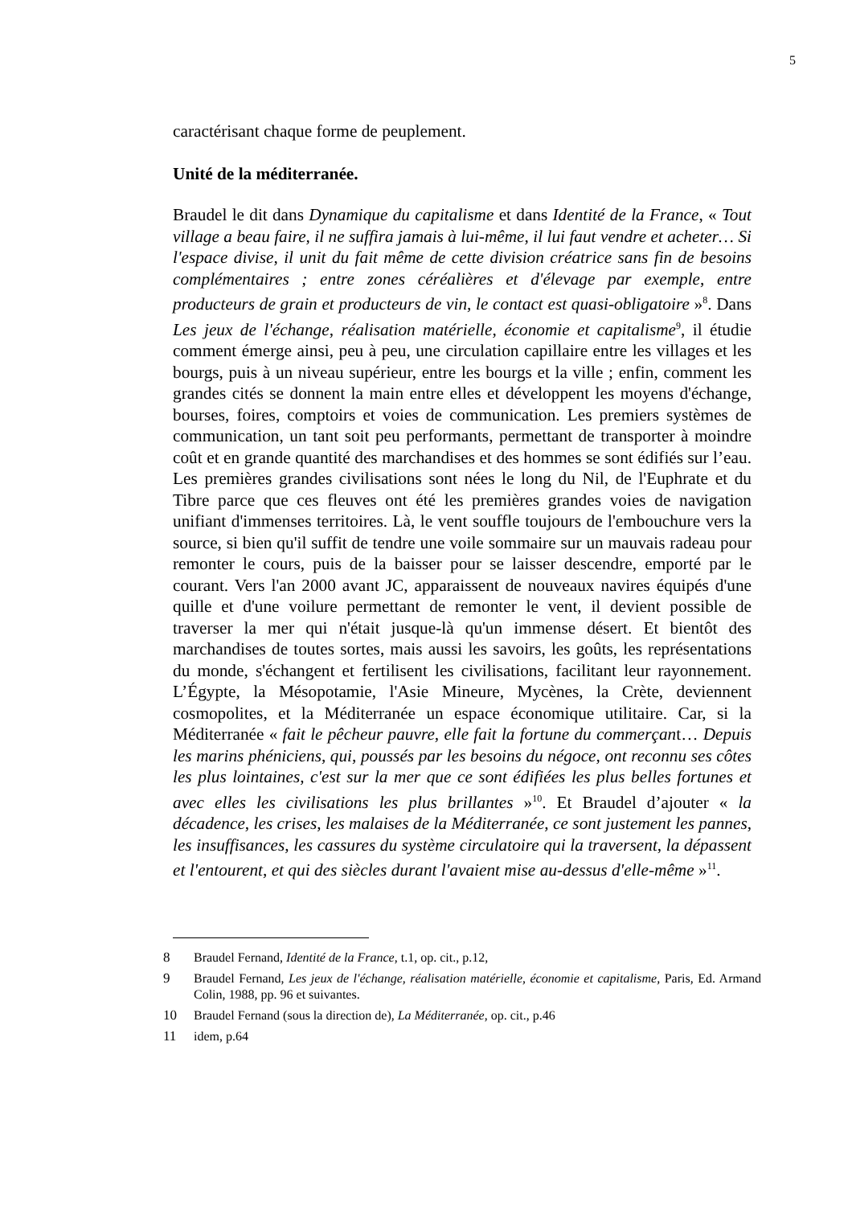5
caractérisant chaque forme de peuplement.
Unité de la méditerranée.
Braudel le dit dans Dynamique du capitalisme et dans Identité de la France, « Tout village a beau faire, il ne suffira jamais à lui-même, il lui faut vendre et acheter… Si l'espace divise, il unit du fait même de cette division créatrice sans fin de besoins complémentaires ; entre zones céréalières et d'élevage par exemple, entre producteurs de grain et producteurs de vin, le contact est quasi-obligatoire »<sup>8</sup>. Dans Les jeux de l'échange, réalisation matérielle, économie et capitalisme<sup>9</sup>, il étudie comment émerge ainsi, peu à peu, une circulation capillaire entre les villages et les bourgs, puis à un niveau supérieur, entre les bourgs et la ville ; enfin, comment les grandes cités se donnent la main entre elles et développent les moyens d'échange, bourses, foires, comptoirs et voies de communication. Les premiers systèmes de communication, un tant soit peu performants, permettant de transporter à moindre coût et en grande quantité des marchandises et des hommes se sont édifiés sur l’eau. Les premières grandes civilisations sont nées le long du Nil, de l'Euphrate et du Tibre parce que ces fleuves ont été les premières grandes voies de navigation unifiant d'immenses territoires. Là, le vent souffle toujours de l'embouchure vers la source, si bien qu'il suffit de tendre une voile sommaire sur un mauvais radeau pour remonter le cours, puis de la baisser pour se laisser descendre, emporté par le courant. Vers l'an 2000 avant JC, apparaissent de nouveaux navires équipés d'une quille et d'une voilure permettant de remonter le vent, il devient possible de traverser la mer qui n'était jusque-là qu'un immense désert. Et bientôt des marchandises de toutes sortes, mais aussi les savoirs, les goûts, les représentations du monde, s'échangent et fertilisent les civilisations, facilitant leur rayonnement. L’Égypte, la Mésopotamie, l'Asie Mineure, Mycènes, la Crète, deviennent cosmopolites, et la Méditerranée un espace économique utilitaire. Car, si la Méditerranée « fait le pêcheur pauvre, elle fait la fortune du commerçant… Depuis les marins phéniciens, qui, poussés par les besoins du négoce, ont reconnu ses côtes les plus lointaines, c'est sur la mer que ce sont édifiées les plus belles fortunes et avec elles les civilisations les plus brillantes »<sup>10</sup>. Et Braudel d’ajouter « la décadence, les crises, les malaises de la Méditerranée, ce sont justement les pannes, les insuffisances, les cassures du système circulatoire qui la traversent, la dépassent et l'entourent, et qui des siècles durant l'avaient mise au-dessus d'elle-même »<sup>11</sup>.
8 Braudel Fernand, Identité de la France, t.1, op. cit., p.12,
9 Braudel Fernand, Les jeux de l'échange, réalisation matérielle, économie et capitalisme, Paris, Ed. Armand Colin, 1988, pp. 96 et suivantes.
10 Braudel Fernand (sous la direction de), La Méditerranée, op. cit., p.46
11 idem, p.64